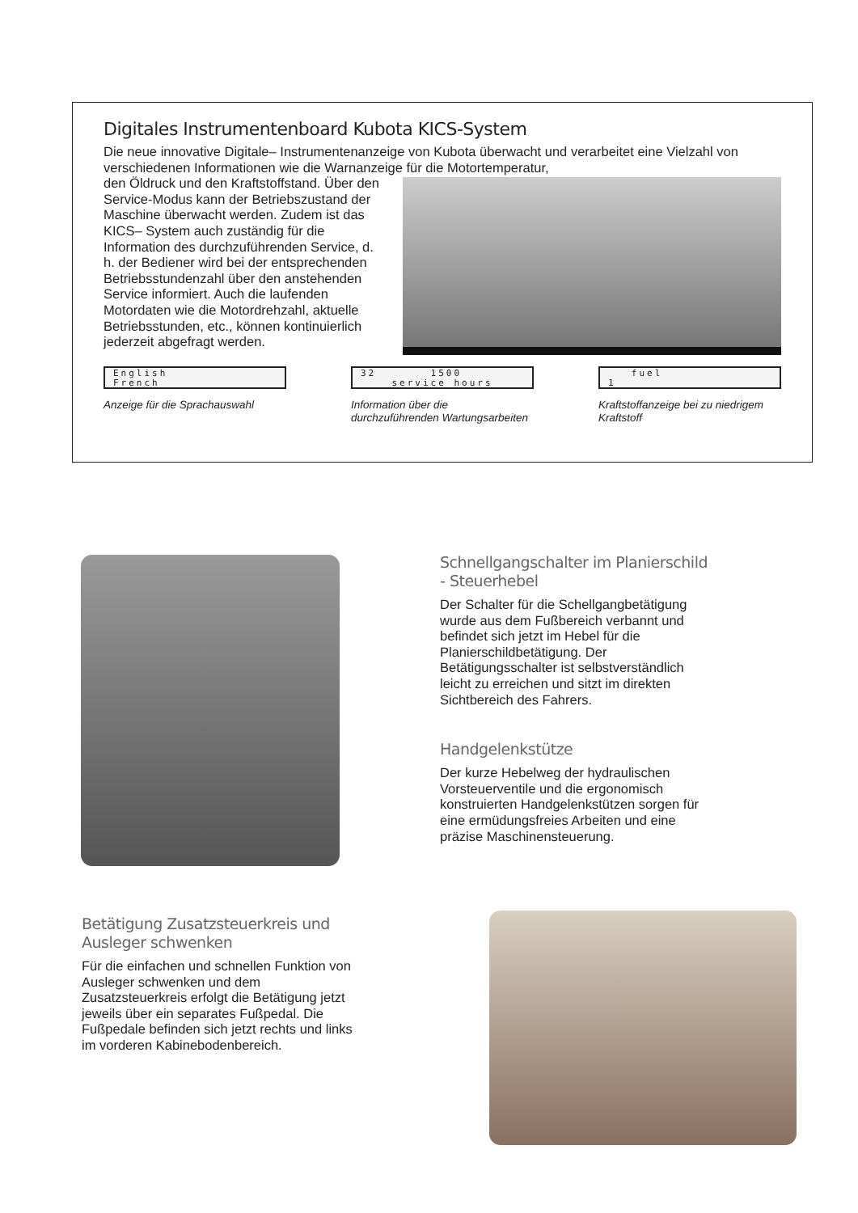Digitales Instrumentenboard Kubota KICS-System
Die neue innovative Digitale– Instrumentenanzeige von Kubota überwacht und verarbeitet eine Vielzahl von verschiedenen Informationen wie die Warnanzeige für die Motortemperatur,
den Öldruck und den Kraftstoffstand. Über den Service-Modus kann der Betriebszustand der Maschine überwacht werden. Zudem ist das KICS– System auch zuständig für die Information des durchzuführenden Service, d. h. der Bediener wird bei der entsprechenden Betriebsstundenzahl über den anstehenden Service informiert. Auch die laufenden Motordaten wie die Motordrehzahl, aktuelle Betriebsstunden, etc., können kontinuierlich jederzeit abgefragt werden.
English
French
Anzeige für die Sprachauswahl
32 1500
service hours
Information über die durchzuführenden Wartungsarbeiten
fuel
1
Kraftstoffanzeige bei zu niedrigem Kraftstoff
Schnellgangschalter im Planierschild - Steuerhebel
Der Schalter für die Schellgangbetätigung wurde aus dem Fußbereich verbannt und befindet sich jetzt im Hebel für die Planierschildbetätigung. Der Betätigungsschalter ist selbstverständlich leicht zu erreichen und sitzt im direkten Sichtbereich des Fahrers.
Handgelenkstütze
Der kurze Hebelweg der hydraulischen Vorsteuerventile und die ergonomisch konstruierten Handgelenkstützen sorgen für eine ermüdungsfreies Arbeiten und eine präzise Maschinensteuerung.
Betätigung Zusatzsteuerkreis und Ausleger schwenken
Für die einfachen und schnellen Funktion von Ausleger schwenken und dem Zusatzsteuerkreis erfolgt die Betätigung jetzt jeweils über ein separates Fußpedal. Die Fußpedale befinden sich jetzt rechts und links im vorderen Kabinebodenbereich.